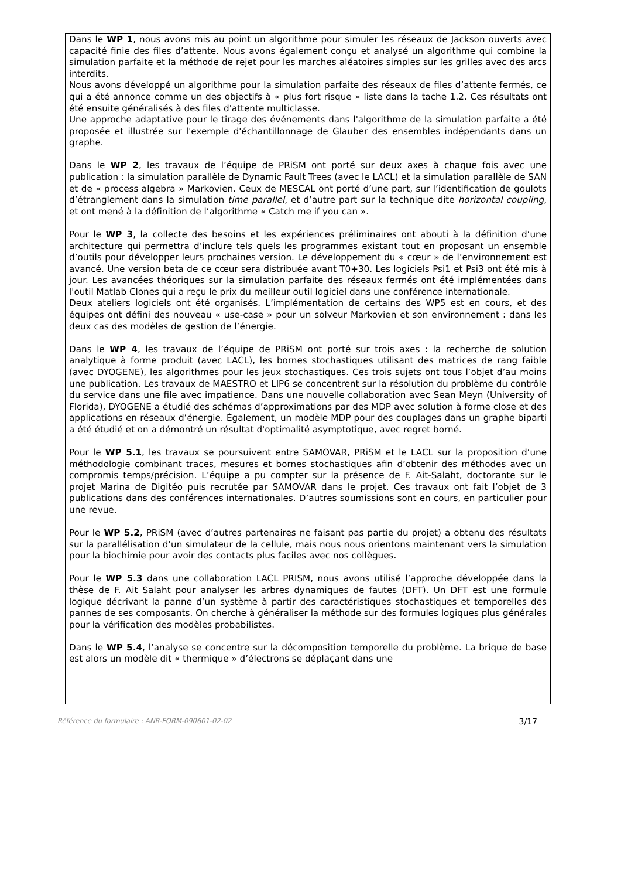Dans le WP 1, nous avons mis au point un algorithme pour simuler les réseaux de Jackson ouverts avec capacité finie des files d’attente. Nous avons également conçu et analysé un algorithme qui combine la simulation parfaite et la méthode de rejet pour les marches aléatoires simples sur les grilles avec des arcs interdits.
Nous avons développé un algorithme pour la simulation parfaite des réseaux de files d’attente fermés, ce qui a été annonce comme un des objectifs à « plus fort risque » liste dans la tache 1.2. Ces résultats ont été ensuite généralisés à des files d'attente multiclasse.
Une approche adaptative pour le tirage des événements dans l'algorithme de la simulation parfaite a été proposée et illustrée sur l'exemple d'échantillonnage de Glauber des ensembles indépendants dans un graphe.
Dans le WP 2, les travaux de l’équipe de PRiSM ont porté sur deux axes à chaque fois avec une publication : la simulation parallèle de Dynamic Fault Trees (avec le LACL) et la simulation parallèle de SAN et de « process algebra » Markovien. Ceux de MESCAL ont porté d’une part, sur l’identification de goulots d’étranglement dans la simulation time parallel, et d’autre part sur la technique dite horizontal coupling, et ont mené à la définition de l’algorithme « Catch me if you can ».
Pour le WP 3, la collecte des besoins et les expériences préliminaires ont abouti à la définition d’une architecture qui permettra d’inclure tels quels les programmes existant tout en proposant un ensemble d’outils pour développer leurs prochaines version. Le dévelop­pement du « cœur » de l’environnement est avancé. Une version beta de ce cœur sera distribuée avant T0+30. Les logiciels Psi1 et Psi3 ont été mis à jour. Les avancées théoriques sur la simulation parfaite des réseaux fermés ont été implémentées dans l'outil Matlab Clones qui a reçu le prix du meilleur outil logiciel dans une conférence internationale.
Deux ateliers logiciels ont été organisés. L’implémentation de certains des WP5 est en cours, et des équipes ont défini des nouveau « use-case » pour un solveur Markovien et son environnement : dans les deux cas des modèles de gestion de l’énergie.
Dans le WP 4, les travaux de l’équipe de PRiSM ont porté sur trois axes : la recherche de solution analytique à forme produit (avec LACL), les bornes stochastiques utilisant des matrices de rang faible (avec DYOGENE), les algorithmes pour les jeux stochastiques. Ces trois sujets ont tous l’objet d’au moins une publication. Les travaux de MAESTRO et LIP6 se concentrent sur la résolution du problème du contrôle du service dans une file avec impatience. Dans une nouvelle collaboration avec Sean Meyn (University of Florida), DYOGENE a étudié des schémas d’approximations par des MDP avec solution à forme close et des applications en réseaux d’énergie. Également, un modèle MDP pour des couplages dans un graphe biparti a été étudié et on a démontré un résultat d'optimalité asymptotique, avec regret borné.
Pour le WP 5.1, les travaux se poursuivent entre SAMOVAR, PRiSM et le LACL sur la proposition d’une méthodologie combinant traces, mesures et bornes stochastiques afin d’obtenir des méthodes avec un compromis temps/précision. L’équipe a pu compter sur la présence de F. Ait-Salaht, doctorante sur le projet Marina de Digitéo puis recrutée par SAMOVAR dans le projet. Ces travaux ont fait l’objet de 3 publications dans des conférences internationales. D’autres soumissions sont en cours, en particulier pour une revue.
Pour le WP 5.2, PRiSM (avec d’autres partenaires ne faisant pas partie du projet) a obtenu des résultats sur la parallélisation d’un simulateur de la cellule, mais nous nous orientons maintenant vers la simulation pour la biochimie pour avoir des contacts plus faciles avec nos collègues.
Pour le WP 5.3 dans une collaboration LACL PRISM, nous avons utilisé l’approche dévelop­pée dans la thèse de F. Ait Salaht pour analyser les arbres dynamiques de fautes (DFT). Un DFT est une formule logique décrivant la panne d’un système à partir des caractéristiques stochastiques et temporelles des pannes de ses composants. On cherche à généraliser la méthode sur des formules logiques plus générales pour la vérification des modèles probabi­listes.
Dans le WP 5.4, l’analyse se concentre sur la décomposition temporelle du problème. La brique de base est alors un modèle dit « thermique » d’électrons se déplaçant dans une
Référence du formulaire : ANR-FORM-090601-02-02 3/17